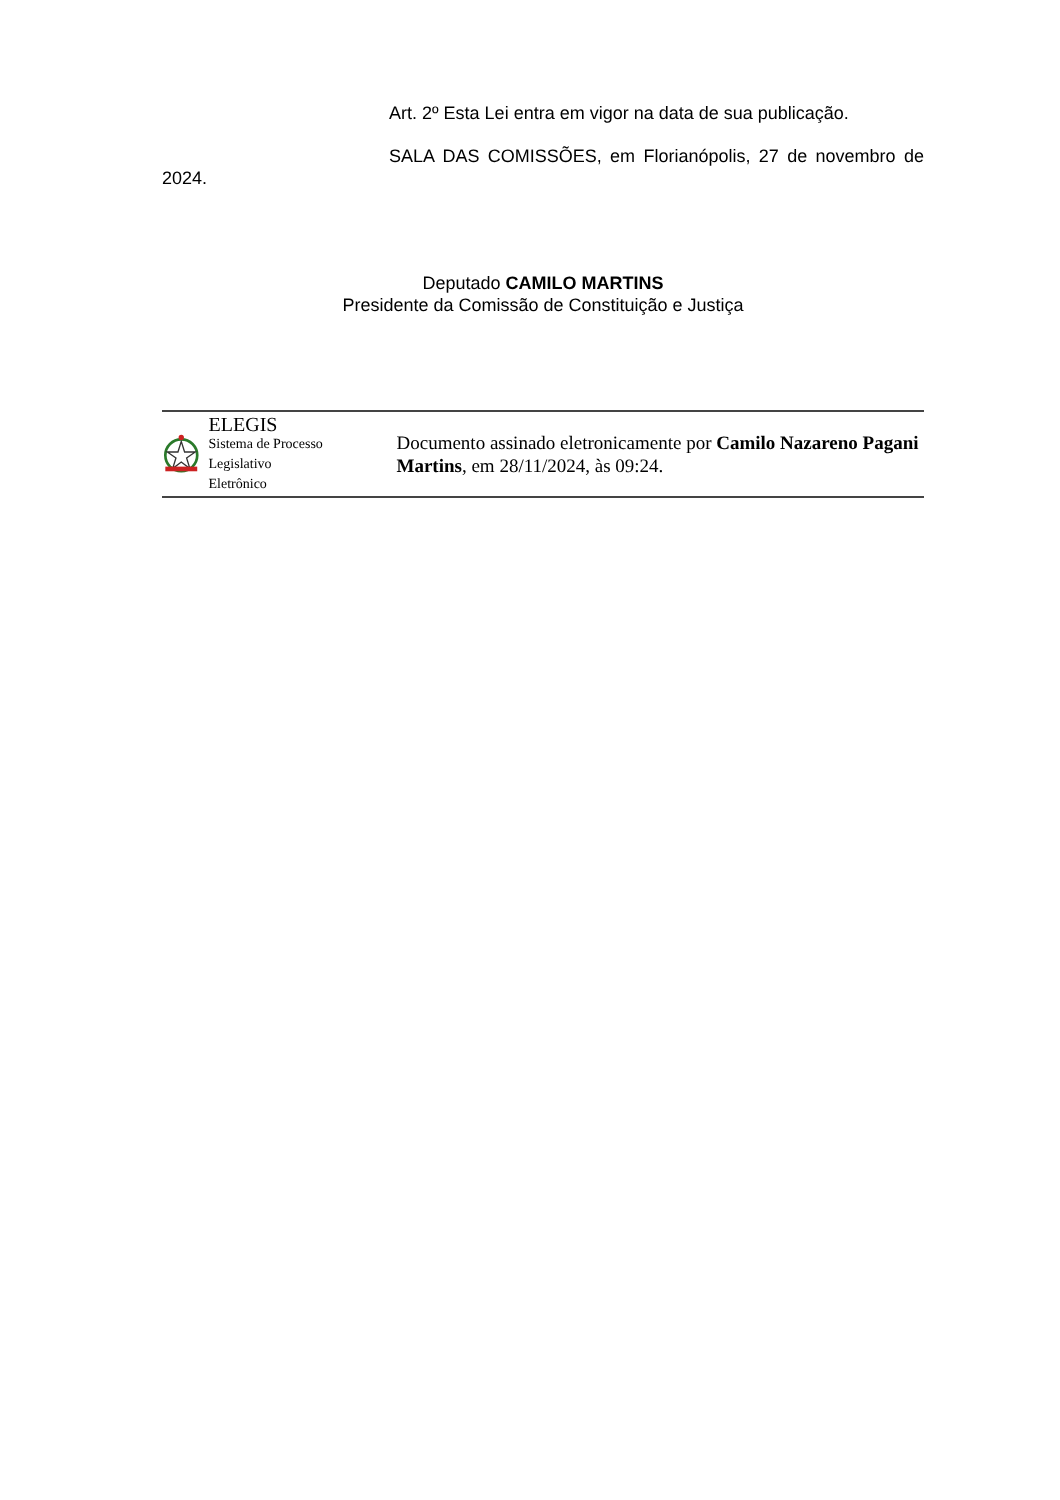Art. 2º Esta Lei entra em vigor na data de sua publicação.
SALA DAS COMISSÕES, em Florianópolis, 27 de novembro de 2024.
Deputado CAMILO MARTINS
Presidente da Comissão de Constituição e Justiça
ELEGIS
Sistema de Processo
Legislativo Eletrônico
Documento assinado eletronicamente por Camilo Nazareno Pagani Martins, em 28/11/2024, às 09:24.